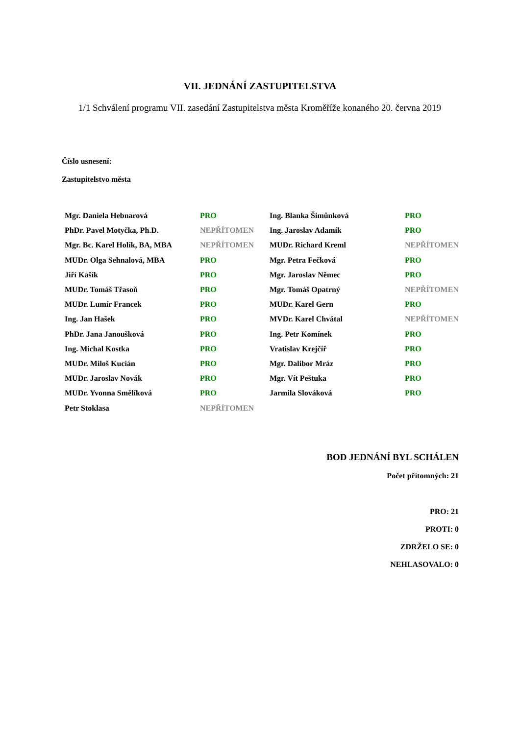VII. JEDNÁNÍ ZASTUPITELSTVA
1/1 Schválení programu VII. zasedání Zastupitelstva města Kroměříže konaného 20. června 2019
Číslo usnesení:
Zastupitelstvo města
| Mgr. Daniela Hebnarová | PRO | Ing. Blanka Šimůnková | PRO |
| PhDr. Pavel Motyčka, Ph.D. | NEPŘÍTOMEN | Ing. Jaroslav Adamík | PRO |
| Mgr. Bc. Karel Holík, BA, MBA | NEPŘÍTOMEN | MUDr. Richard Kreml | NEPŘÍTOMEN |
| MUDr. Olga Sehnalová, MBA | PRO | Mgr. Petra Fečková | PRO |
| Jiří Kašík | PRO | Mgr. Jaroslav Němec | PRO |
| MUDr. Tomáš Třasoň | PRO | Mgr. Tomáš Opatrný | NEPŘÍTOMEN |
| MUDr. Lumír Francek | PRO | MUDr. Karel Gern | PRO |
| Ing. Jan Hašek | PRO | MVDr. Karel Chvátal | NEPŘÍTOMEN |
| PhDr. Jana Janoušková | PRO | Ing. Petr Komínek | PRO |
| Ing. Michal Kostka | PRO | Vratislav Krejčíř | PRO |
| MUDr. Miloš Kucián | PRO | Mgr. Dalibor Mráz | PRO |
| MUDr. Jaroslav Novák | PRO | Mgr. Vít Peštuka | PRO |
| MUDr. Yvonna Smělíková | PRO | Jarmila Slováková | PRO |
| Petr Stoklasa | NEPŘÍTOMEN | | |
BOD JEDNÁNÍ BYL SCHÁLEN
Počet přítomných: 21
PRO: 21
PROTI: 0
ZDRŽELO SE: 0
NEHLASOVALO: 0